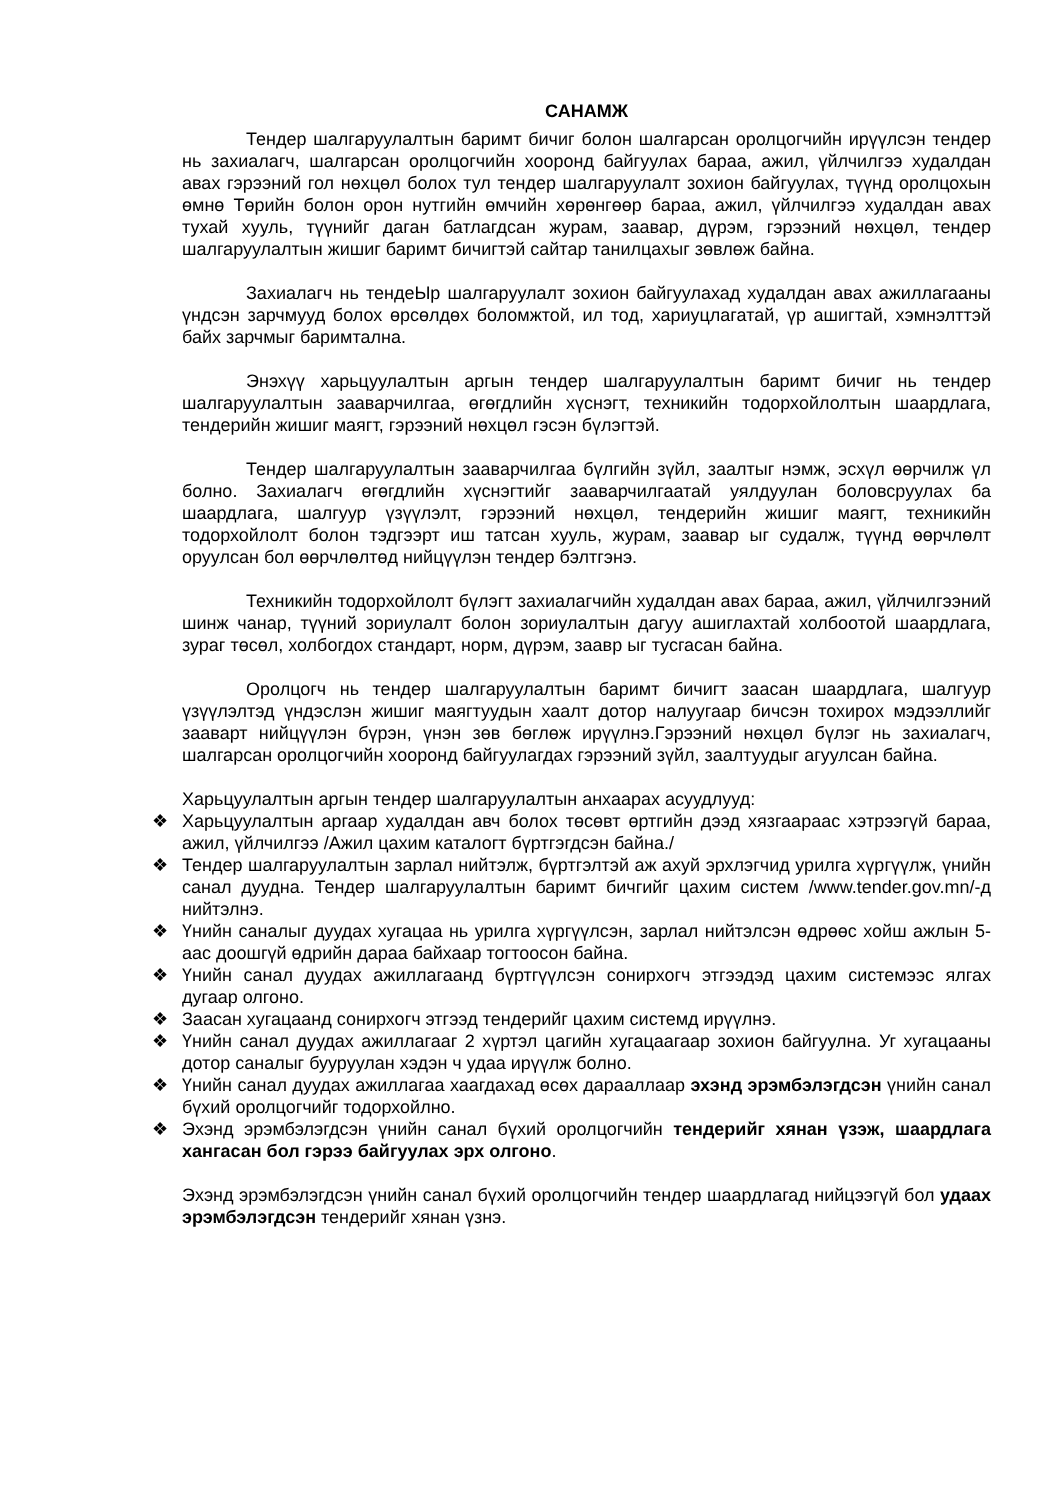САНАМЖ
Тендер шалгаруулалтын баримт бичиг болон шалгарсан оролцогчийн ирүүлсэн тендер нь захиалагч, шалгарсан оролцогчийн хооронд байгуулах бараа, ажил, үйлчилгээ худалдан авах гэрээний гол нөхцөл болох тул тендер шалгаруулалт зохион байгуулах, түүнд оролцохын өмнө Төрийн болон орон нутгийн өмчийн хөрөнгөөр бараа, ажил, үйлчилгээ худалдан авах тухай хууль, түүнийг даган батлагдсан журам, заавар, дүрэм, гэрээний нөхцөл, тендер шалгаруулалтын жишиг баримт бичигтэй сайтар танилцахыг зөвлөж байна.
Захиалагч нь тендеЫр шалгаруулалт зохион байгуулахад худалдан авах ажиллагааны үндсэн зарчмууд болох өрсөлдөх боломжтой, ил тод, хариуцлагатай, үр ашигтай, хэмнэлттэй байх зарчмыг баримтална.
Энэхүү харьцуулалтын аргын тендер шалгаруулалтын баримт бичиг нь тендер шалгаруулалтын зааварчилгаа, өгөгдлийн хүснэгт, техникийн тодорхойлолтын шаардлага, тендерийн жишиг маягт, гэрээний нөхцөл гэсэн бүлэгтэй.
Тендер шалгаруулалтын зааварчилгаа бүлгийн зүйл, заалтыг нэмж, эсхүл өөрчилж үл болно. Захиалагч өгөгдлийн хүснэгтийг зааварчилгаатай уялдуулан боловсруулах ба шаардлага, шалгуур үзүүлэлт, гэрээний нөхцөл, тендерийн жишиг маягт, техникийн тодорхойлолт болон тэдгээрт иш татсан хууль, журам, заавар ыг судалж, түүнд өөрчлөлт оруулсан бол өөрчлөлтөд нийцүүлэн тендер бэлтгэнэ.
Техникийн тодорхойлолт бүлэгт захиалагчийн худалдан авах бараа, ажил, үйлчилгээний шинж чанар, түүний зориулалт болон зориулалтын дагуу ашиглахтай холбоотой шаардлага, зураг төсөл, холбогдох стандарт, норм, дүрэм, заавр ыг тусгасан байна.
Оролцогч нь тендер шалгаруулалтын баримт бичигт заасан шаардлага, шалгуур үзүүлэлтэд үндэслэн жишиг маягтуудын хаалт дотор налуугаар бичсэн тохирох мэдээллийг зааварт нийцүүлэн бүрэн, үнэн зөв бөглөж ирүүлнэ.Гэрээний нөхцөл бүлэг нь захиалагч, шалгарсан оролцогчийн хооронд байгуулагдах гэрээний зүйл, заалтуудыг агуулсан байна.
Харьцуулалтын аргын тендер шалгаруулалтын анхаарах асуудлууд:
❖ Харьцуулалтын аргаар худалдан авч болох төсөвт өртгийн дээд хязгаараас хэтрээгүй бараа, ажил, үйлчилгээ /Ажил цахим каталогт бүртгэгдсэн байна./
❖ Тендер шалгаруулалтын зарлал нийтэлж, бүртгэлтэй аж ахуй эрхлэгчид урилга хүргүүлж, үнийн санал дуудна. Тендер шалгаруулалтын баримт бичгийг цахим систем /www.tender.gov.mn/-д нийтэлнэ.
❖ Үнийн саналыг дуудах хугацаа нь урилга хүргүүлсэн, зарлал нийтэлсэн өдрөөс хойш ажлын 5-аас доошгүй өдрийн дараа байхаар тогтоосон байна.
❖ Үнийн санал дуудах ажиллагаанд бүртгүүлсэн сонирхогч этгээдэд цахим системээс ялгах дугаар олгоно.
❖ Заасан хугацаанд сонирхогч этгээд тендерийг цахим системд ирүүлнэ.
❖ Үнийн санал дуудах ажиллагааг 2 хүртэл цагийн хугацаагаар зохион байгуулна. Уг хугацааны дотор саналыг бууруулан хэдэн ч удаа ирүүлж болно.
❖ Үнийн санал дуудах ажиллагаа хаагдахад өсөх дарааллаар эхэнд эрэмбэлэгдсэн үнийн санал бүхий оролцогчийг тодорхойлно.
❖ Эхэнд эрэмбэлэгдсэн үнийн санал бүхий оролцогчийн тендерийг хянан үзэж, шаардлага хангасан бол гэрээ байгуулах эрх олгоно.
Эхэнд эрэмбэлэгдсэн үнийн санал бүхий оролцогчийн тендер шаардлагад нийцээгүй бол удаах эрэмбэлэгдсэн тендерийг хянан үзнэ.